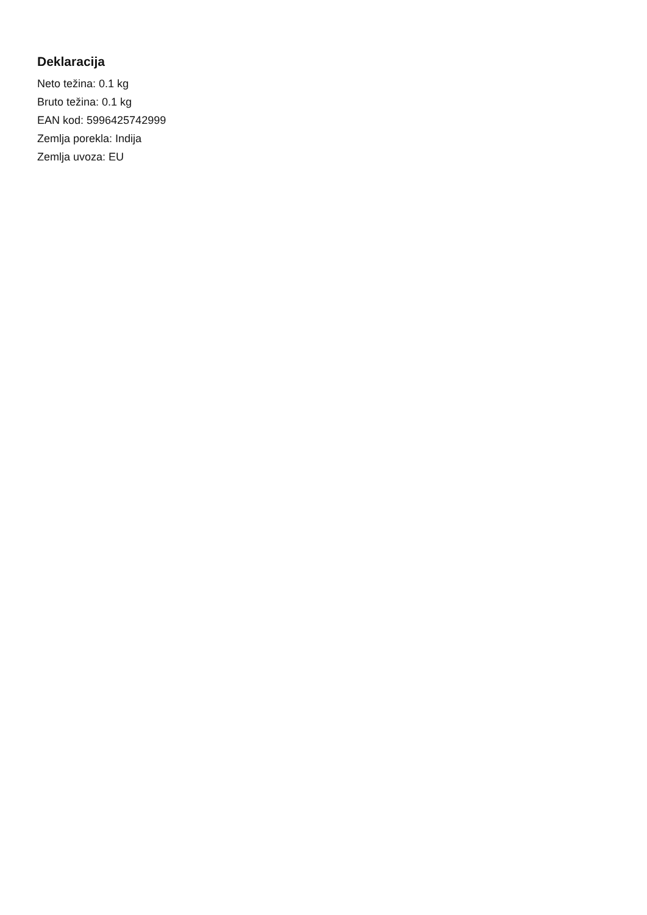Deklaracija
Neto težina: 0.1 kg
Bruto težina: 0.1 kg
EAN kod: 5996425742999
Zemlja porekla: Indija
Zemlja uvoza: EU